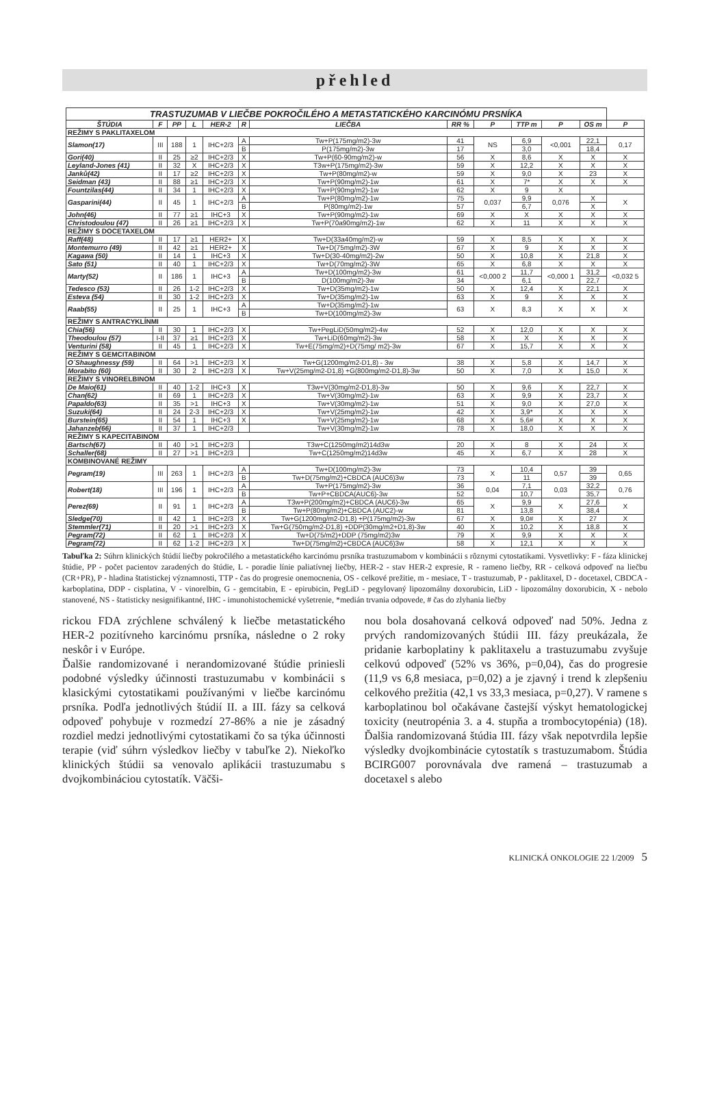přehled
| TRASTUZUMAB V LIEČBE POKROČILÉHO A METASTATICKÉHO KARCINÓMU PRSNÍKA | | | | | | | | | | | | |
| ŠTÚDIA | F | PP | L | HER-2 | R | LIEČBA | RR % | P | TTP m | P | OS m | P |
| REŽIMY S PAKLITAXELOM | | | | | | | | | | | | |
| Slamon(17) | III | 188 | 1 | IHC+2/3 | A | Tw+P(175mg/m2)-3w | 41 | NS | 6,9 | <0,001 | 22,1 | 0,17 |
| | | | | | B | P(175mg/m2)-3w | 17 | | 3,0 | | 18,4 | |
| Gori(40) | II | 25 | ≥2 | IHC+2/3 | X | Tw+P(60-90mg/m2)-w | 56 | X | 8,6 | X | X | X |
| Leyland-Jones (41) | II | 32 | X | IHC+2/3 | X | T3w+P(175mg/m2)-3w | 59 | X | 12,2 | X | X | X |
| Janků(42) | II | 17 | ≥2 | IHC+2/3 | X | Tw+P(80mg/m2)-w | 59 | X | 9,0 | X | 23 | X |
| Seidman (43) | II | 88 | ≥1 | IHC+2/3 | X | Tw+P(90mg/m2)-1w | 61 | X | 7* | X | X | X |
| Fountzilas(44) | II | 34 | 1 | IHC+2/3 | X | Tw+P(90mg/m2)-1w | 62 | X | 9 | X | | |
| Gasparini(44) | II | 45 | 1 | IHC+2/3 | A | Tw+P(80mg/m2)-1w | 75 | 0,037 | 9,9 | 0,076 | X | X |
| | | | | | B | P(80mg/m2)-1w | 57 | | 6,7 | | X | |
| John(46) | II | 77 | ≥1 | IHC+3 | X | Tw+P(90mg/m2)-1w | 69 | X | X | X | X | X |
| Christodoulou (47) | II | 26 | ≥1 | IHC+2/3 | X | Tw+P(70a90mg/m2)-1w | 62 | X | 11 | X | X | X |
| REŽIMY S DOCETAXELOM | | | | | | | | | | | | |
| Raff(48) | II | 17 | ≥1 | HER2+ | X | Tw+D(33a40mg/m2)-w | 59 | X | 8,5 | X | X | X |
| Montemurro (49) | II | 42 | ≥1 | HER2+ | X | Tw+D(75mg/m2)-3W | 67 | X | 9 | X | X | X |
| Kagawa (50) | II | 14 | 1 | IHC+3 | X | Tw+D(30-40mg/m2)-2w | 50 | X | 10,8 | X | 21,8 | X |
| Sato (51) | II | 40 | 1 | IHC+2/3 | X | Tw+D(70mg/m2)-3W | 65 | X | 6,8 | X | X | X |
| Marty(52) | II | 186 | 1 | IHC+3 | A | Tw+D(100mg/m2)-3w | 61 | <0,000 2 | 11,7 | <0,000 1 | 31,2 | <0,032 5 |
| | | | | | B | D(100mg/m2)-3w | 34 | | 6,1 | | 22,7 | |
| Tedesco (53) | II | 26 | 1-2 | IHC+2/3 | X | Tw+D(35mg/m2)-1w | 50 | X | 12,4 | X | 22,1 | X |
| Esteva (54) | II | 30 | 1-2 | IHC+2/3 | X | Tw+D(35mg/m2)-1w | 63 | X | 9 | X | X | X |
| Raab(55) | II | 25 | 1 | IHC+3 | A | Tw+D(35mg/m2)-1w | 63 | X | 8,3 | X | X | X |
| | | | | | B | Tw+D(100mg/m2)-3w | | | | | | |
| REŽIMY S ANTRACYKLÍNMI | | | | | | | | | | | | |
| Chia(56) | II | 30 | 1 | IHC+2/3 | X | Tw+PegLiD(50mg/m2)-4w | 52 | X | 12,0 | X | X | X |
| Theodoulou (57) | I-II | 37 | ≥1 | IHC+2/3 | X | Tw+LiD(60mg/m2)-3w | 58 | X | X | X | X | X |
| Venturini (58) | II | 45 | 1 | IHC+2/3 | X | Tw+E(75mg/m2)+D(75mg/ m2)-3w | 67 | X | 15,7 | X | X | X |
| REŽIMY S GEMCITABINOM | | | | | | | | | | | | |
| O´Shaughnessy (59) | II | 64 | >1 | IHC+2/3 | X | Tw+G(1200mg/m2-D1,8) - 3w | 38 | X | 5,8 | X | 14,7 | X |
| Morabito (60) | II | 30 | 2 | IHC+2/3 | X | Tw+V(25mg/m2-D1,8) +G(800mg/m2-D1,8)-3w | 50 | X | 7,0 | X | 15,0 | X |
| REŽIMY S VINORELBINOM | | | | | | | | | | | | |
| De Maio(61) | II | 40 | 1-2 | IHC+3 | X | T3w+V(30mg/m2-D1,8)-3w | 50 | X | 9,6 | X | 22,7 | X |
| Chan(62) | II | 69 | 1 | IHC+2/3 | X | Tw+V(30mg/m2)-1w | 63 | X | 9,9 | X | 23,7 | X |
| Papaldo(63) | II | 35 | >1 | IHC+3 | X | Tw+V(30mg/m2)-1w | 51 | X | 9,0 | X | 27,0 | X |
| Suzuki(64) | II | 24 | 2-3 | IHC+2/3 | X | Tw+V(25mg/m2)-1w | 42 | X | 3,9* | X | X | X |
| Burstein(65) | II | 54 | 1 | IHC+3 | X | Tw+V(25mg/m2)-1w | 68 | X | 5,6# | X | X | X |
| Jahanzeb(66) | II | 37 | 1 | IHC+2/3 | | Tw+V(30mg/m2)-1w | 78 | X | 18,0 | X | X | X |
| REŽIMY S KAPECITABINOM | | | | | | | | | | | | |
| Bartsch(67) | II | 40 | >1 | IHC+2/3 | | T3w+C(1250mg/m2)14d3w | 20 | X | 8 | X | 24 | X |
| Schaller(68) | II | 27 | >1 | IHC+2/3 | | Tw+C(1250mg/m2)14d3w | 45 | X | 6,7 | X | 28 | X |
| KOMBINOVANÉ REŽIMY | | | | | | | | | | | | |
| Pegram(19) | III | 263 | 1 | IHC+2/3 | A | Tw+D(100mg/m2)-3w | 73 | X | 10,4 | 0,57 | 39 | 0,65 |
| | | | | | B | Tw+D(75mg/m2)+CBDCA (AUC6)3w | 73 | | 11 | | 39 | |
| Robert(18) | III | 196 | 1 | IHC+2/3 | A | Tw+P(175mg/m2)-3w | 36 | 0,04 | 7,1 | 0,03 | 32,2 | 0,76 |
| | | | | | B | Tw+P+CBDCA(AUC6)-3w | 52 | | 10,7 | | 35,7 | |
| Perez(69) | II | 91 | 1 | IHC+2/3 | A | T3w+P(200mg/m2)+CBDCA (AUC6)-3w | 65 | X | 9,9 | X | 27,6 | X |
| | | | | | B | Tw+P(80mg/m2)+CBDCA (AUC2)-w | 81 | | 13,8 | | 38,4 | |
| Sledge(70) | II | 42 | 1 | IHC+2/3 | X | Tw+G(1200mg/m2-D1,8) +P(175mg/m2)-3w | 67 | X | 9,0# | X | 27 | X |
| Stemmler(71) | II | 20 | >1 | IHC+2/3 | X | Tw+G(750mg/m2-D1,8) +DDP(30mg/m2+D1,8)-3w | 40 | X | 10,2 | X | 18,8 | X |
| Pegram(72) | II | 62 | 1 | IHC+2/3 | X | Tw+D(75/m2)+DDP (75mg/m2)3w | 79 | X | 9,9 | X | X | X |
| Pegram(72) | II | 62 | 1-2 | IHC+2/3 | X | Tw+D(75mg/m2)+CBDCA (AUC6)3w | 58 | X | 12,1 | X | X | X |
Tabuľka 2: Súhrn klinických štúdií liečby pokročilého a metastatického karcinómu prsníka trastuzumabom v kombinácii s rôznymi cytostatikami. Vysvetlivky: F - fáza klinickej štúdie, PP - počet pacientov zaradených do štúdie, L - poradie línie paliatívnej liečby, HER-2 - stav HER-2 expresie, R - rameno liečby, RR - celková odpoveď na liečbu (CR+PR), P - hladina štatistickej významnosti, TTP - čas do progresie onemocnenia, OS - celkové prežitie, m - mesiace, T - trastuzumab, P - paklitaxel, D - docetaxel, CBDCA - karboplatina, DDP - cisplatina, V - vinorelbin, G - gemcitabin, E - epirubicin, PegLiD - pegylovaný lipozomálny doxorubicin, LiD - lipozomálny doxorubicin, X - nebolo stanovené, NS - štatisticky nesignifikantné, IHC - imunohistochemické vyšetrenie, *medián trvania odpovede, # čas do zlyhania liečby
rickou FDA zrýchlene schválený k liečbe metastatického HER-2 pozitívneho karcinómu prsníka, následne o 2 roky neskôr i v Európe.
Ďalšie randomizované i nerandomizované štúdie priniesli podobné výsledky účinnosti trastuzumabu v kombinácii s klasickými cytostatikami používanými v liečbe karcinómu prsníka. Podľa jednotlivých štúdií II. a III. fázy sa celková odpoveď pohybuje v rozmedzí 27-86% a nie je zásadný rozdiel medzi jednotlivými cytostatikami čo sa týka účinnosti terapie (viď súhrn výsledkov liečby v tabuľke 2). Niekoľko klinických štúdii sa venovalo aplikácii trastuzumabu s dvojkombináciou cytostatík. Väčši-
nou bola dosahovaná celková odpoveď nad 50%. Jedna z prvých randomizovaných štúdii III. fázy preukázala, že pridanie karboplatiny k paklitaxelu a trastuzumabu zvyšuje celkovú odpoveď (52% vs 36%, p=0,04), čas do progresie (11,9 vs 6,8 mesiaca, p=0,02) a je zjavný i trend k zlepšeniu celkového prežitia (42,1 vs 33,3 mesiaca, p=0,27). V ramene s karboplatinou bol očakávane častejší výskyt hematologickej toxicity (neutropénia 3. a 4. stupňa a trombocytopénia) (18). Ďalšia randomizovaná štúdia III. fázy však nepotvrdila lepšie výsledky dvojkombinácie cytostatík s trastuzumabom. Štúdia BCIRG007 porovnávala dve ramená – trastuzumab a docetaxel s alebo
KLINICKÁ ONKOLOGIE 22 1/2009 5